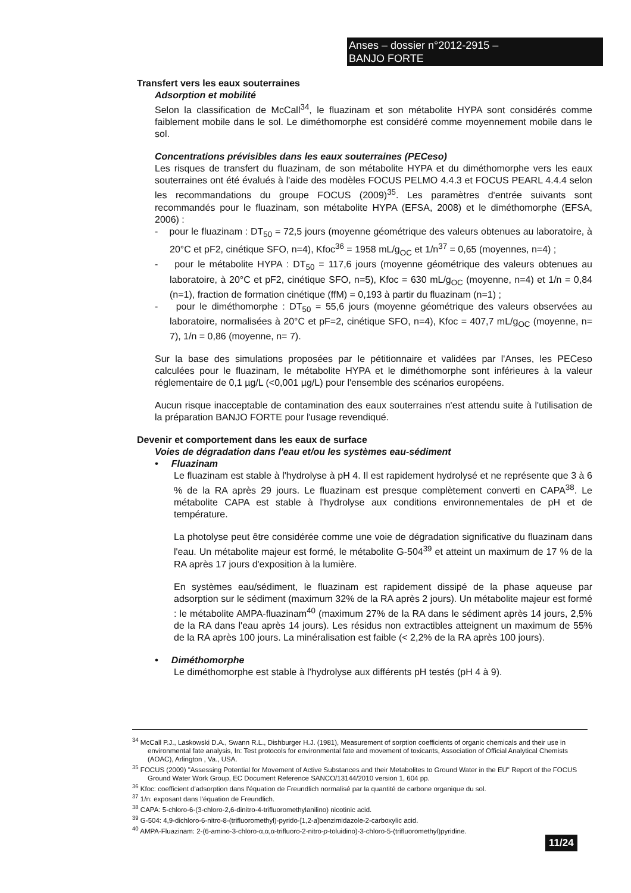Anses – dossier n°2012-2915 –
BANJO FORTE
Transfert vers les eaux souterraines
Adsorption et mobilité
Selon la classification de McCall<sup>34</sup>, le fluazinam et son métabolite HYPA sont considérés comme faiblement mobile dans le sol. Le diméthomorphe est considéré comme moyennement mobile dans le sol.
Concentrations prévisibles dans les eaux souterraines (PECeso)
Les risques de transfert du fluazinam, de son métabolite HYPA et du diméthomorphe vers les eaux souterraines ont été évalués à l'aide des modèles FOCUS PELMO 4.4.3 et FOCUS PEARL 4.4.4 selon les recommandations du groupe FOCUS (2009)<sup>35</sup>. Les paramètres d'entrée suivants sont recommandés pour le fluazinam, son métabolite HYPA (EFSA, 2008) et le diméthomorphe (EFSA, 2006) :
- pour le fluazinam : DT<sub>50</sub> = 72,5 jours (moyenne géométrique des valeurs obtenues au laboratoire, à 20°C et pF2, cinétique SFO, n=4), Kfoc<sup>36</sup> = 1958 mL/g<sub>OC</sub> et 1/n<sup>37</sup> = 0,65 (moyennes, n=4) ;
- pour le métabolite HYPA : DT<sub>50</sub> = 117,6 jours (moyenne géométrique des valeurs obtenues au laboratoire, à 20°C et pF2, cinétique SFO, n=5), Kfoc = 630 mL/g<sub>OC</sub> (moyenne, n=4) et 1/n = 0,84 (n=1), fraction de formation cinétique (ffM) = 0,193 à partir du fluazinam (n=1) ;
- pour le diméthomorphe : DT<sub>50</sub> = 55,6 jours (moyenne géométrique des valeurs observées au laboratoire, normalisées à 20°C et pF=2, cinétique SFO, n=4), Kfoc = 407,7 mL/g<sub>OC</sub> (moyenne, n= 7), 1/n = 0,86 (moyenne, n= 7).
Sur la base des simulations proposées par le pétitionnaire et validées par l'Anses, les PECeso calculées pour le fluazinam, le métabolite HYPA et le diméthomorphe sont inférieures à la valeur réglementaire de 0,1 µg/L (<0,001 µg/L) pour l'ensemble des scénarios européens.
Aucun risque inacceptable de contamination des eaux souterraines n'est attendu suite à l'utilisation de la préparation BANJO FORTE pour l'usage revendiqué.
Devenir et comportement dans les eaux de surface
Voies de dégradation dans l'eau et/ou les systèmes eau-sédiment
• Fluazinam
Le fluazinam est stable à l'hydrolyse à pH 4. Il est rapidement hydrolysé et ne représente que 3 à 6 % de la RA après 29 jours. Le fluazinam est presque complètement converti en CAPA<sup>38</sup>. Le métabolite CAPA est stable à l'hydrolyse aux conditions environnementales de pH et de température.
La photolyse peut être considérée comme une voie de dégradation significative du fluazinam dans l'eau. Un métabolite majeur est formé, le métabolite G-504<sup>39</sup> et atteint un maximum de 17 % de la RA après 17 jours d'exposition à la lumière.
En systèmes eau/sédiment, le fluazinam est rapidement dissipé de la phase aqueuse par adsorption sur le sédiment (maximum 32% de la RA après 2 jours). Un métabolite majeur est formé : le métabolite AMPA-fluazinam<sup>40</sup> (maximum 27% de la RA dans le sédiment après 14 jours, 2,5% de la RA dans l'eau après 14 jours). Les résidus non extractibles atteignent un maximum de 55% de la RA après 100 jours. La minéralisation est faible (< 2,2% de la RA après 100 jours).
• Diméthomorphe
Le diméthomorphe est stable à l'hydrolyse aux différents pH testés (pH 4 à 9).
<sup>34</sup> McCall P.J., Laskowski D.A., Swann R.L., Dishburger H.J. (1981), Measurement of sorption coefficients of organic chemicals and their use in environmental fate analysis, In: Test protocols for environmental fate and movement of toxicants, Association of Official Analytical Chemists (AOAC), Arlington , Va., USA.
<sup>35</sup> FOCUS (2009) "Assessing Potential for Movement of Active Substances and their Metabolites to Ground Water in the EU" Report of the FOCUS Ground Water Work Group, EC Document Reference SANCO/13144/2010 version 1, 604 pp.
<sup>36</sup> Kfoc: coefficient d'adsorption dans l'équation de Freundlich normalisé par la quantité de carbone organique du sol.
<sup>37</sup> 1/n: exposant dans l'équation de Freundlich.
<sup>38</sup> CAPA: 5-chloro-6-(3-chloro-2,6-dinitro-4-trifluoromethylanilino) nicotinic acid.
<sup>39</sup> G-504: 4,9-dichloro-6-nitro-8-(trifluoromethyl)-pyrido-[1,2-a]benzimidazole-2-carboxylic acid.
<sup>40</sup> AMPA-Fluazinam: 2-(6-amino-3-chloro-α,α,α-trifluoro-2-nitro-p-toluidino)-3-chloro-5-(trifluoromethyl)pyridine.
11/24